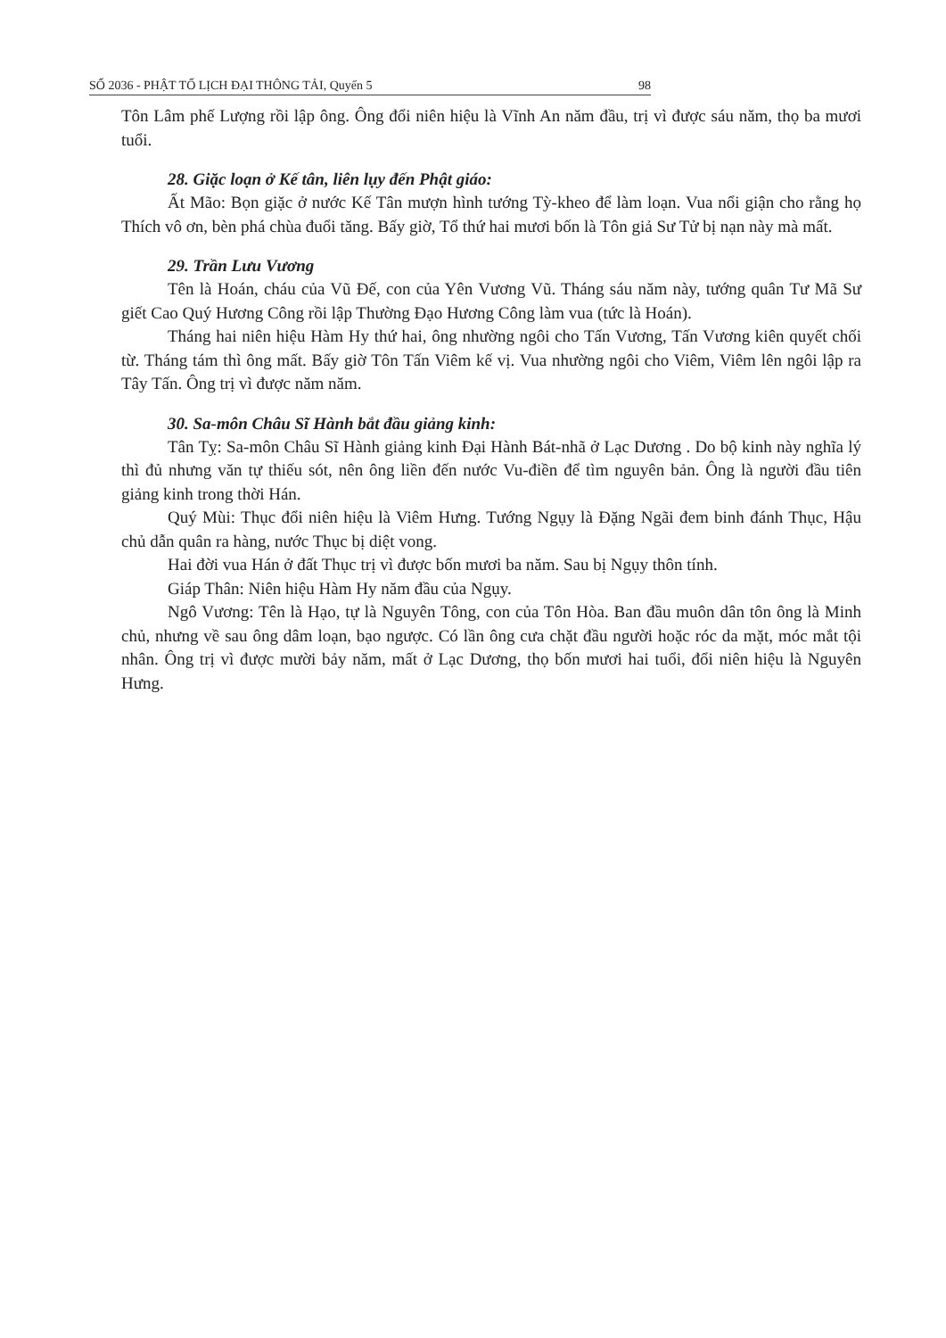SỐ 2036 - PHẬT TỐ LỊCH ĐẠI THÔNG TẢI, Quyển 5 98
Tôn Lâm phế Lượng rồi lập ông. Ông đổi niên hiệu là Vĩnh An năm đầu, trị vì được sáu năm, thọ ba mươi tuổi.
28. Giặc loạn ở Kế tân, liên lụy đến Phật giáo:
Ất Mão: Bọn giặc ở nước Kế Tân mượn hình tướng Tỳ-kheo để làm loạn. Vua nổi giận cho rằng họ Thích vô ơn, bèn phá chùa đuổi tăng. Bấy giờ, Tổ thứ hai mươi bốn là Tôn giả Sư Tử bị nạn này mà mất.
29. Trần Lưu Vương
Tên là Hoán, cháu của Vũ Đế, con của Yên Vương Vũ. Tháng sáu năm này, tướng quân Tư Mã Sư giết Cao Quý Hương Công rồi lập Thường Đạo Hương Công làm vua (tức là Hoán).
Tháng hai niên hiệu Hàm Hy thứ hai, ông nhường ngôi cho Tấn Vương, Tấn Vương kiên quyết chối từ. Tháng tám thì ông mất. Bấy giờ Tôn Tấn Viêm kế vị. Vua nhường ngôi cho Viêm, Viêm lên ngôi lập ra Tây Tấn. Ông trị vì được năm năm.
30. Sa-môn Châu Sĩ Hành bắt đầu giảng kinh:
Tân Tỵ: Sa-môn Châu Sĩ Hành giảng kinh Đại Hành Bát-nhã ở Lạc Dương . Do bộ kinh này nghĩa lý thì đủ nhưng văn tự thiếu sót, nên ông liền đến nước Vu-điền để tìm nguyên bản. Ông là người đầu tiên giảng kinh trong thời Hán.
Quý Mùi: Thục đổi niên hiệu là Viêm Hưng. Tướng Ngụy là Đặng Ngãi đem binh đánh Thục, Hậu chủ dẫn quân ra hàng, nước Thục bị diệt vong.
Hai đời vua Hán ở đất Thục trị vì được bốn mươi ba năm. Sau bị Ngụy thôn tính.
Giáp Thân: Niên hiệu Hàm Hy năm đầu của Ngụy.
Ngô Vương: Tên là Hạo, tự là Nguyên Tông, con của Tôn Hòa. Ban đầu muôn dân tôn ông là Minh chủ, nhưng về sau ông dâm loạn, bạo ngược. Có lần ông cưa chặt đầu người hoặc róc da mặt, móc mắt tội nhân. Ông trị vì được mười bảy năm, mất ở Lạc Dương, thọ bốn mươi hai tuổi, đổi niên hiệu là Nguyên Hưng.